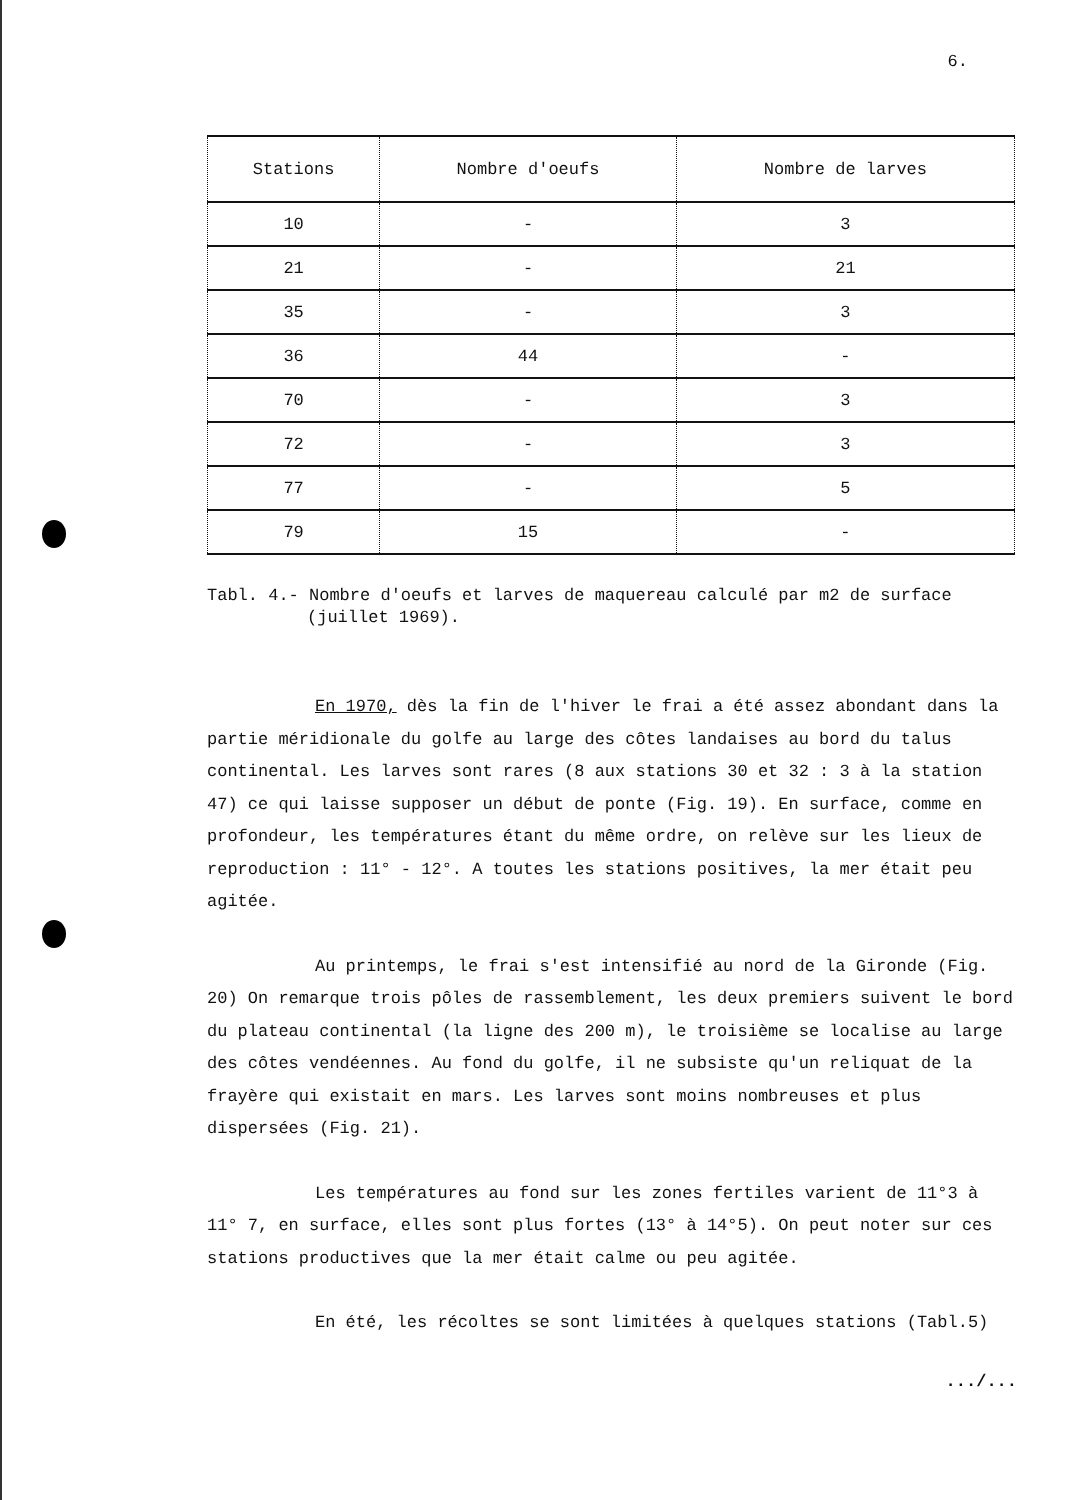6.
| Stations | Nombre d'oeufs | Nombre de larves |
| --- | --- | --- |
| 10 | - | 3 |
| 21 | - | 21 |
| 35 | - | 3 |
| 36 | 44 | - |
| 70 | - | 3 |
| 72 | - | 3 |
| 77 | - | 5 |
| 79 | 15 | - |
Tabl. 4.- Nombre d'oeufs et larves de maquereau calculé par m2 de surface (juillet 1969).
En 1970, dès la fin de l'hiver le frai a été assez abondant dans la partie méridionale du golfe au large des côtes landaises au bord du talus continental. Les larves sont rares (8 aux stations 30 et 32 : 3 à la station 47) ce qui laisse supposer un début de ponte (Fig. 19). En surface, comme en profondeur, les températures étant du même ordre, on relève sur les lieux de reproduction : 11° - 12°. A toutes les stations positives, la mer était peu agitée.
Au printemps, le frai s'est intensifié au nord de la Gironde (Fig. 20) On remarque trois pôles de rassemblement, les deux premiers suivent le bord du plateau continental (la ligne des 200 m), le troisième se localise au large des côtes vendéennes. Au fond du golfe, il ne subsiste qu'un reliquat de la frayère qui existait en mars. Les larves sont moins nombreuses et plus dispersées (Fig. 21).
Les températures au fond sur les zones fertiles varient de 11°3 à 11° 7, en surface, elles sont plus fortes (13° à 14°5). On peut noter sur ces stations productives que la mer était calme ou peu agitée.
En été, les récoltes se sont limitées à quelques stations (Tabl.5)
.../...